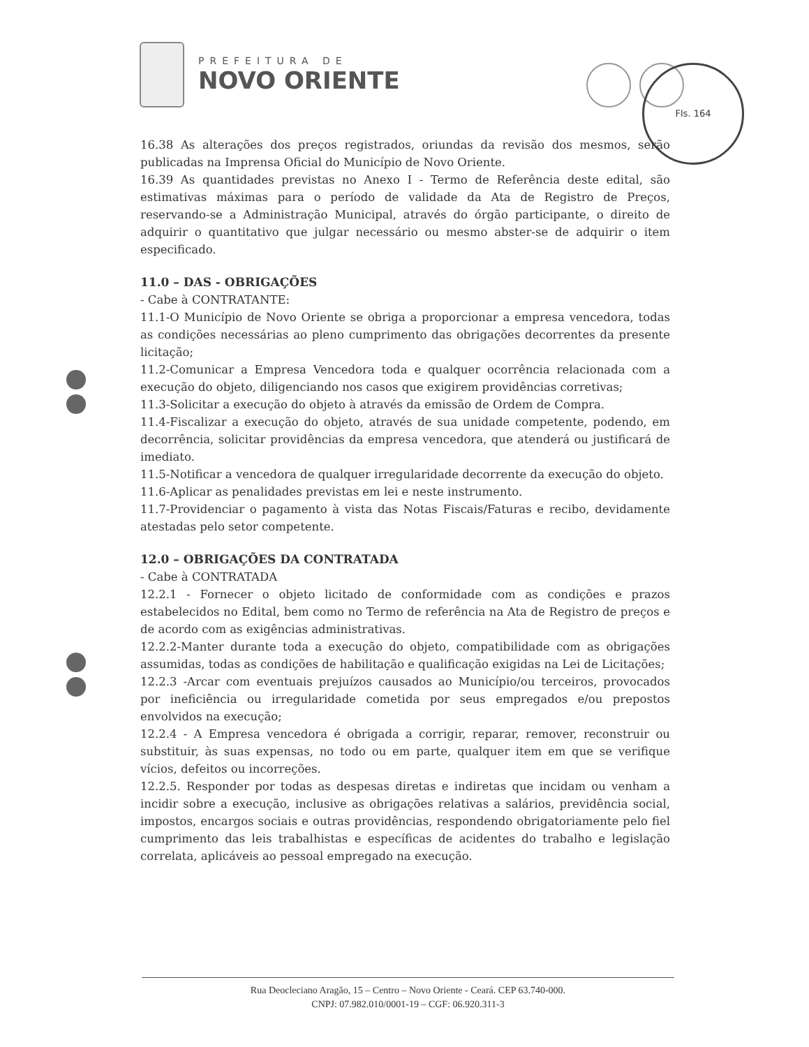PREFEITURA DE
NOVO ORIENTE
Fls. 164
16.38 As alterações dos preços registrados, oriundas da revisão dos mesmos, serão publicadas na Imprensa Oficial do Município de Novo Oriente.
16.39 As quantidades previstas no Anexo I - Termo de Referência deste edital, são estimativas máximas para o período de validade da Ata de Registro de Preços, reservando-se a Administração Municipal, através do órgão participante, o direito de adquirir o quantitativo que julgar necessário ou mesmo abster-se de adquirir o item especificado.
11.0 – DAS - OBRIGAÇÕES
- Cabe à CONTRATANTE:
11.1-O Município de Novo Oriente se obriga a proporcionar a empresa vencedora, todas as condições necessárias ao pleno cumprimento das obrigações decorrentes da presente licitação;
11.2-Comunicar a Empresa Vencedora toda e qualquer ocorrência relacionada com a execução do objeto, diligenciando nos casos que exigirem providências corretivas;
11.3-Solicitar a execução do objeto à através da emissão de Ordem de Compra.
11.4-Fiscalizar a execução do objeto, através de sua unidade competente, podendo, em decorrência, solicitar providências da empresa vencedora, que atenderá ou justificará de imediato.
11.5-Notificar a vencedora de qualquer irregularidade decorrente da execução do objeto.
11.6-Aplicar as penalidades previstas em lei e neste instrumento.
11.7-Providenciar o pagamento à vista das Notas Fiscais/Faturas e recibo, devidamente atestadas pelo setor competente.
12.0 – OBRIGAÇÕES DA CONTRATADA
- Cabe à CONTRATADA
12.2.1 - Fornecer o objeto licitado de conformidade com as condições e prazos estabelecidos no Edital, bem como no Termo de referência na Ata de Registro de preços e de acordo com as exigências administrativas.
12.2.2-Manter durante toda a execução do objeto, compatibilidade com as obrigações assumidas, todas as condições de habilitação e qualificação exigidas na Lei de Licitações;
12.2.3 -Arcar com eventuais prejuízos causados ao Município/ou terceiros, provocados por ineficiência ou irregularidade cometida por seus empregados e/ou prepostos envolvidos na execução;
12.2.4 - A Empresa vencedora é obrigada a corrigir, reparar, remover, reconstruir ou substituir, às suas expensas, no todo ou em parte, qualquer item em que se verifique vícios, defeitos ou incorreções.
12.2.5. Responder por todas as despesas diretas e indiretas que incidam ou venham a incidir sobre a execução, inclusive as obrigações relativas a salários, previdência social, impostos, encargos sociais e outras providências, respondendo obrigatoriamente pelo fiel cumprimento das leis trabalhistas e específicas de acidentes do trabalho e legislação correlata, aplicáveis ao pessoal empregado na execução.
Rua Deocleciano Aragão, 15 – Centro – Novo Oriente - Ceará. CEP 63.740-000.
CNPJ: 07.982.010/0001-19 – CGF: 06.920.311-3